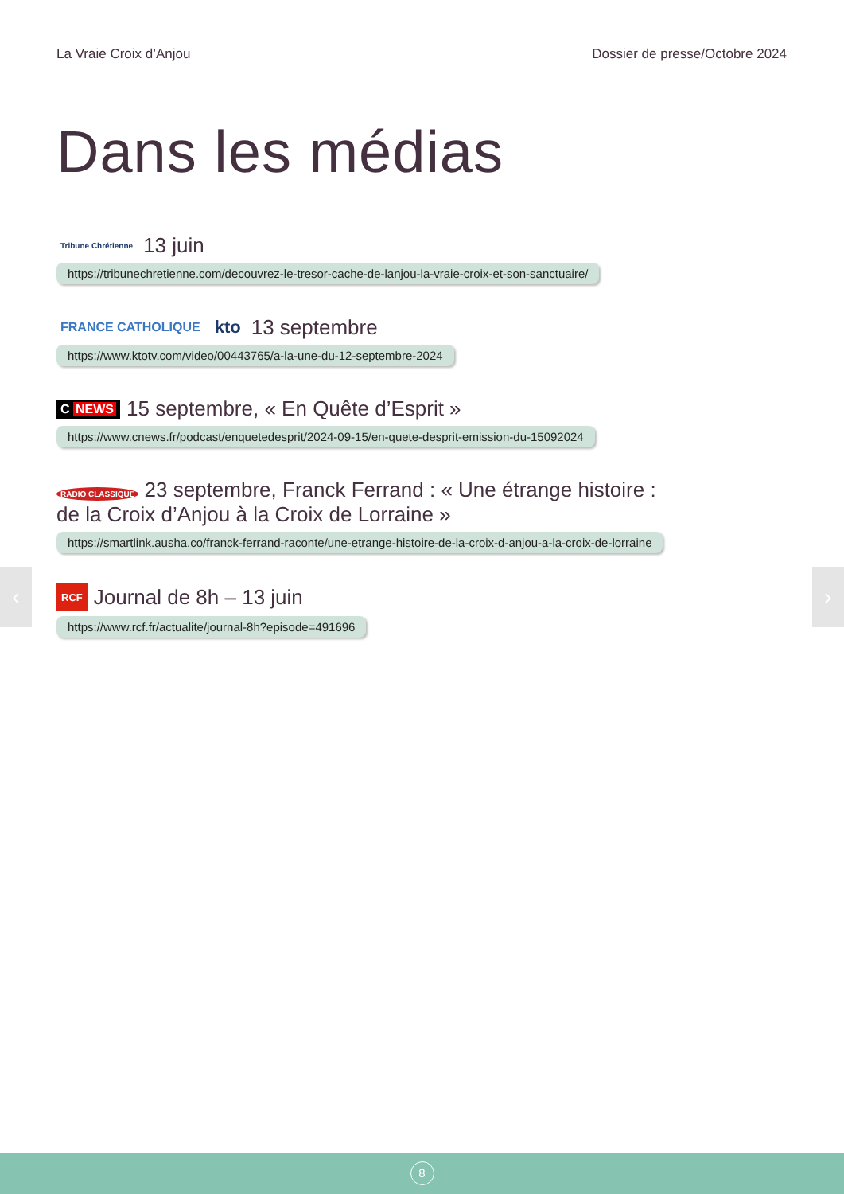La Vraie Croix d’Anjou Dossier de presse/Octobre 2024
Dans les médias
Tribune Chrétienne 13 juin
https://tribunechretienne.com/decouvrez-le-tresor-cache-de-lanjou-la-vraie-croix-et-son-sanctuaire/
FRANCE CATHOLIQUE kto 13 septembre
https://www.ktotv.com/video/00443765/a-la-une-du-12-septembre-2024
C NEWS 15 septembre, « En Quête d’Esprit »
https://www.cnews.fr/podcast/enquetedesprit/2024-09-15/en-quete-desprit-emission-du-15092024
RADIO CLASSIQUE 23 septembre, Franck Ferrand : « Une étrange histoire :
de la Croix d’Anjou à la Croix de Lorraine »
https://smartlink.ausha.co/franck-ferrand-raconte/une-etrange-histoire-de-la-croix-d-anjou-a-la-croix-de-lorraine
RCF Journal de 8h – 13 juin
https://www.rcf.fr/actualite/journal-8h?episode=491696
‹ ›
8